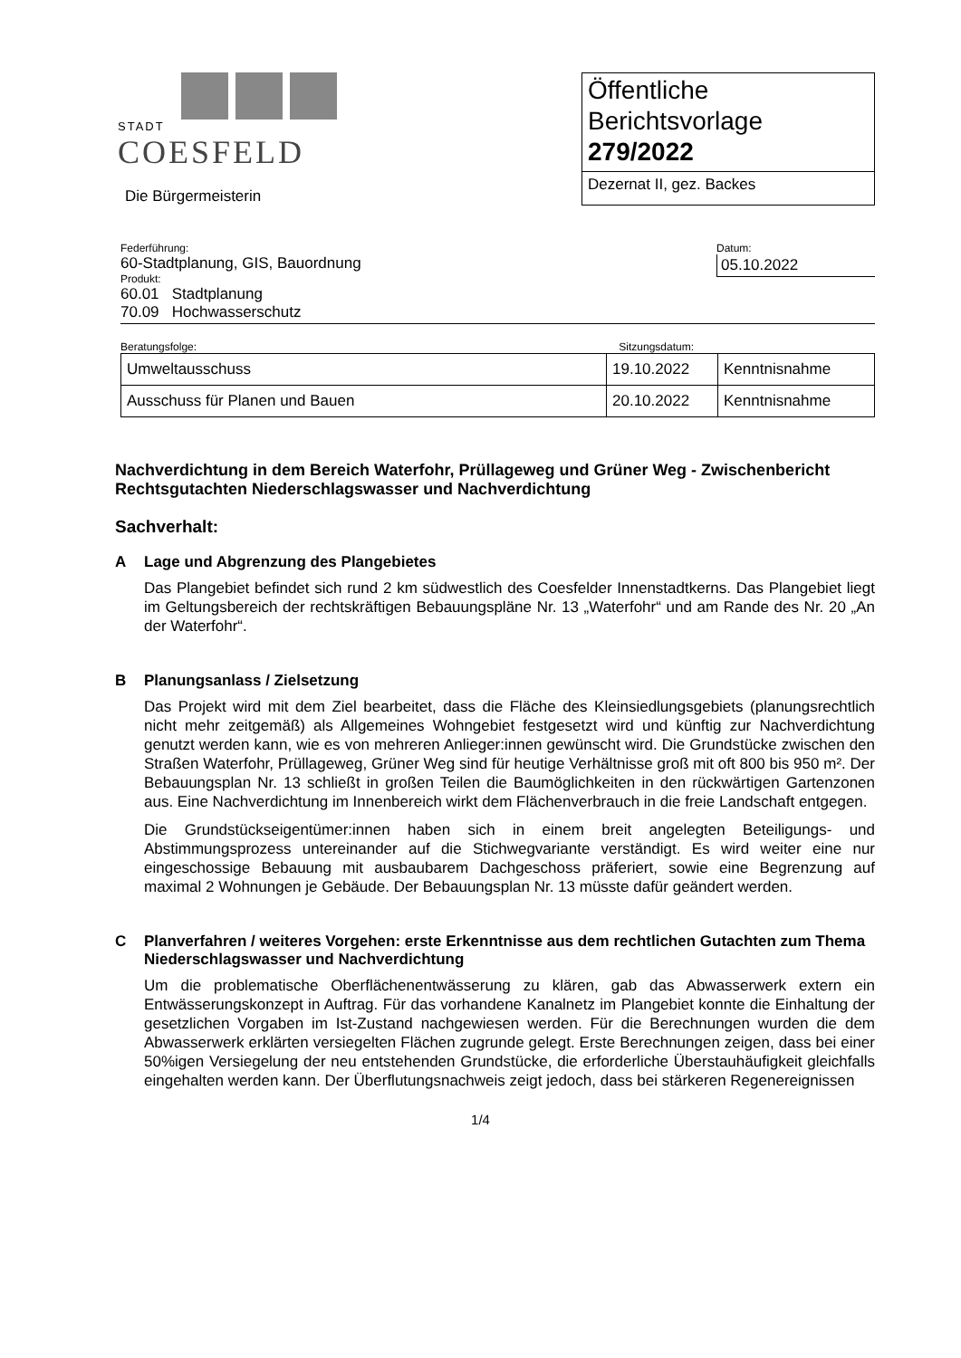STADT
COESFELD
Die Bürgermeisterin
Öffentliche
Berichtsvorlage
279/2022
Dezernat II, gez. Backes
Federführung:
60-Stadtplanung, GIS, Bauordnung
Produkt:
60.01 Stadtplanung
70.09 Hochwasserschutz
Datum:
05.10.2022
Beratungsfolge: Sitzungsdatum:
| Umweltausschuss | 19.10.2022 | Kenntnisnahme |
| Ausschuss für Planen und Bauen | 20.10.2022 | Kenntnisnahme |
Nachverdichtung in dem Bereich Waterfohr, Prüllageweg und Grüner Weg - Zwischenbericht Rechtsgutachten Niederschlagswasser und Nachverdichtung
Sachverhalt:
A Lage und Abgrenzung des Plangebietes
Das Plangebiet befindet sich rund 2 km südwestlich des Coesfelder Innenstadtkerns. Das Plangebiet liegt im Geltungsbereich der rechtskräftigen Bebauungspläne Nr. 13 „Waterfohr“ und am Rande des Nr. 20 „An der Waterfohr“.
B Planungsanlass / Zielsetzung
Das Projekt wird mit dem Ziel bearbeitet, dass die Fläche des Kleinsiedlungsgebiets (planungsrechtlich nicht mehr zeitgemäß) als Allgemeines Wohngebiet festgesetzt wird und künftig zur Nachverdichtung genutzt werden kann, wie es von mehreren Anlieger:innen gewünscht wird. Die Grundstücke zwischen den Straßen Waterfohr, Prüllageweg, Grüner Weg sind für heutige Verhältnisse groß mit oft 800 bis 950 m². Der Bebauungsplan Nr. 13 schließt in großen Teilen die Baumöglichkeiten in den rückwärtigen Gartenzonen aus. Eine Nachverdichtung im Innenbereich wirkt dem Flächenverbrauch in die freie Landschaft entgegen.
Die Grundstückseigentümer:innen haben sich in einem breit angelegten Beteiligungs- und Abstimmungsprozess untereinander auf die Stichwegvariante verständigt. Es wird weiter eine nur eingeschossige Bebauung mit ausbaubarem Dachgeschoss präferiert, sowie eine Begrenzung auf maximal 2 Wohnungen je Gebäude. Der Bebauungsplan Nr. 13 müsste dafür geändert werden.
C Planverfahren / weiteres Vorgehen: erste Erkenntnisse aus dem rechtlichen Gutachten zum Thema Niederschlagswasser und Nachverdichtung
Um die problematische Oberflächenentwässerung zu klären, gab das Abwasserwerk extern ein Entwässerungskonzept in Auftrag. Für das vorhandene Kanalnetz im Plangebiet konnte die Einhaltung der gesetzlichen Vorgaben im Ist-Zustand nachgewiesen werden. Für die Berechnungen wurden die dem Abwasserwerk erklärten versiegelten Flächen zugrunde gelegt. Erste Berechnungen zeigen, dass bei einer 50%igen Versiegelung der neu entstehenden Grundstücke, die erforderliche Überstauhäufigkeit gleichfalls eingehalten werden kann. Der Überflutungsnachweis zeigt jedoch, dass bei stärkeren Regenereignissen
1/4